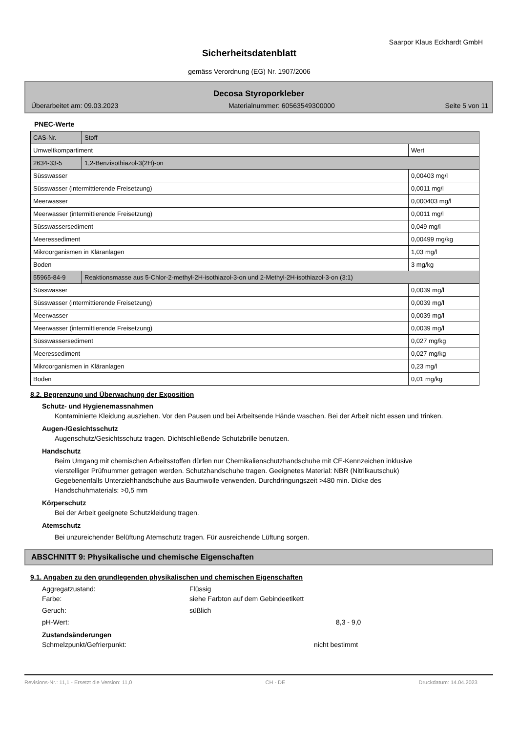Saarpor Klaus Eckhardt GmbH
Sicherheitsdatenblatt
gemäss Verordnung (EG) Nr. 1907/2006
Decosa Styroporkleber
Überarbeitet am: 09.03.2023 Materialnummer: 60563549300000 Seite 5 von 11
PNEC-Werte
| CAS-Nr. | Stoff | |
| Umweltkompartiment | | Wert |
| 2634-33-5 | 1,2-Benzisothiazol-3(2H)-on | |
| Süsswasser | | 0,00403 mg/l |
| Süsswasser (intermittierende Freisetzung) | | 0,0011 mg/l |
| Meerwasser | | 0,000403 mg/l |
| Meerwasser (intermittierende Freisetzung) | | 0,0011 mg/l |
| Süsswassersediment | | 0,049 mg/l |
| Meeressediment | | 0,00499 mg/kg |
| Mikroorganismen in Kläranlagen | | 1,03 mg/l |
| Boden | | 3 mg/kg |
| 55965-84-9 | Reaktionsmasse aus 5-Chlor-2-methyl-2H-isothiazol-3-on und 2-Methyl-2H-isothiazol-3-on (3:1) | |
| Süsswasser | | 0,0039 mg/l |
| Süsswasser (intermittierende Freisetzung) | | 0,0039 mg/l |
| Meerwasser | | 0,0039 mg/l |
| Meerwasser (intermittierende Freisetzung) | | 0,0039 mg/l |
| Süsswassersediment | | 0,027 mg/kg |
| Meeressediment | | 0,027 mg/kg |
| Mikroorganismen in Kläranlagen | | 0,23 mg/l |
| Boden | | 0,01 mg/kg |
8.2. Begrenzung und Überwachung der Exposition
Schutz- und Hygienemassnahmen
Kontaminierte Kleidung ausziehen. Vor den Pausen und bei Arbeitsende Hände waschen. Bei der Arbeit nicht essen und trinken.
Augen-/Gesichtsschutz
Augenschutz/Gesichtsschutz tragen. Dichtschließende Schutzbrille benutzen.
Handschutz
Beim Umgang mit chemischen Arbeitsstoffen dürfen nur Chemikalienschutzhandschuhe mit CE-Kennzeichen inklusive vierstelliger Prüfnummer getragen werden. Schutzhandschuhe tragen. Geeignetes Material: NBR (Nitrilkautschuk) Gegebenenfalls Unterziehhandschuhe aus Baumwolle verwenden. Durchdringungszeit >480 min. Dicke des Handschuhmaterials: >0,5 mm
Körperschutz
Bei der Arbeit geeignete Schutzkleidung tragen.
Atemschutz
Bei unzureichender Belüftung Atemschutz tragen. Für ausreichende Lüftung sorgen.
ABSCHNITT 9: Physikalische und chemische Eigenschaften
9.1. Angaben zu den grundlegenden physikalischen und chemischen Eigenschaften
Aggregatzustand: Flüssig
Farbe: siehe Farbton auf dem Gebindeetikett
Geruch: süßlich
pH-Wert: 8,3 - 9,0
Zustandsänderungen
Schmelzpunkt/Gefrierpunkt: nicht bestimmt
Revisions-Nr.: 11,1 - Ersetzt die Version: 11,0 CH - DE Druckdatum: 14.04.2023